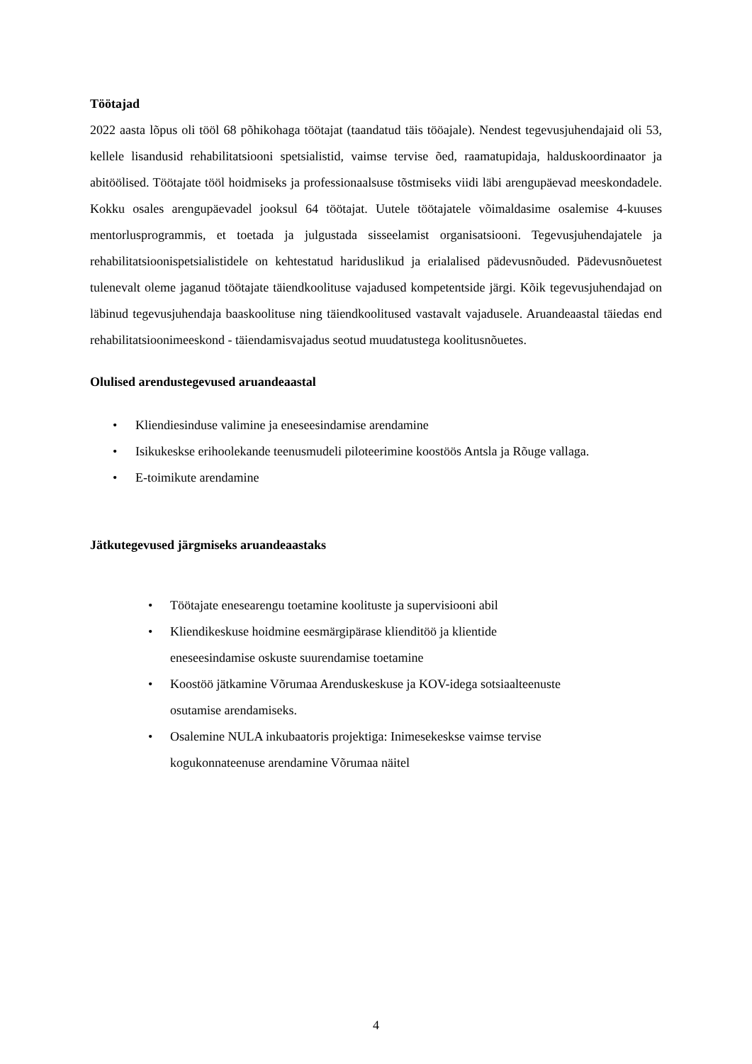Töötajad
2022 aasta lõpus oli tööl 68 põhikohaga töötajat (taandatud täis tööajale). Nendest tegevusjuhendajaid oli 53, kellele lisandusid rehabilitatsiooni spetsialistid, vaimse tervise õed, raamatupidaja, halduskoordinaator ja abitöölised. Töötajate tööl hoidmiseks ja professionaalsuse tõstmiseks viidi läbi arengupäevad meeskondadele. Kokku osales arengupäevadel jooksul 64 töötajat. Uutele töötajatele võimaldasime osalemise 4-kuuses mentorlusprogrammis, et toetada ja julgustada sisseelamist organisatsiooni. Tegevusjuhendajatele ja rehabilitatsioonispetsialistidele on kehtestatud hariduslikud ja erialalised pädevusnõuded. Pädevusnõuetest tulenevalt oleme jaganud töötajate täiendkoolituse vajadused kompetentside järgi. Kõik tegevusjuhendajad on läbinud tegevusjuhendaja baaskoolituse ning täiendkoolitused vastavalt vajadusele. Aruandeaastal täiedas end rehabilitatsioonimeeskond - täiendamisvajadus seotud muudatustega koolitusnõuetes.
Olulised arendustegevused aruandeaastal
• Kliendiesinduse valimine ja eneseesindamise arendamine
• Isikukeskse erihoolekande teenusmudeli piloteerimine koostöös Antsla ja Rõuge vallaga.
• E-toimikute arendamine
Jätkutegevused järgmiseks aruandeaastaks
• Töötajate enesearengu toetamine koolituste ja supervisiooni abil
• Kliendikeskuse hoidmine eesmärgipärase klienditöö ja klientide
eneseesindamise oskuste suurendamise toetamine
• Koostöö jätkamine Võrumaa Arenduskeskuse ja KOV-idega sotsiaalteenuste
osutamise arendamiseks.
• Osalemine NULA inkubaatoris projektiga: Inimesekeskse vaimse tervise
kogukonnateenuse arendamine Võrumaa näitel
4